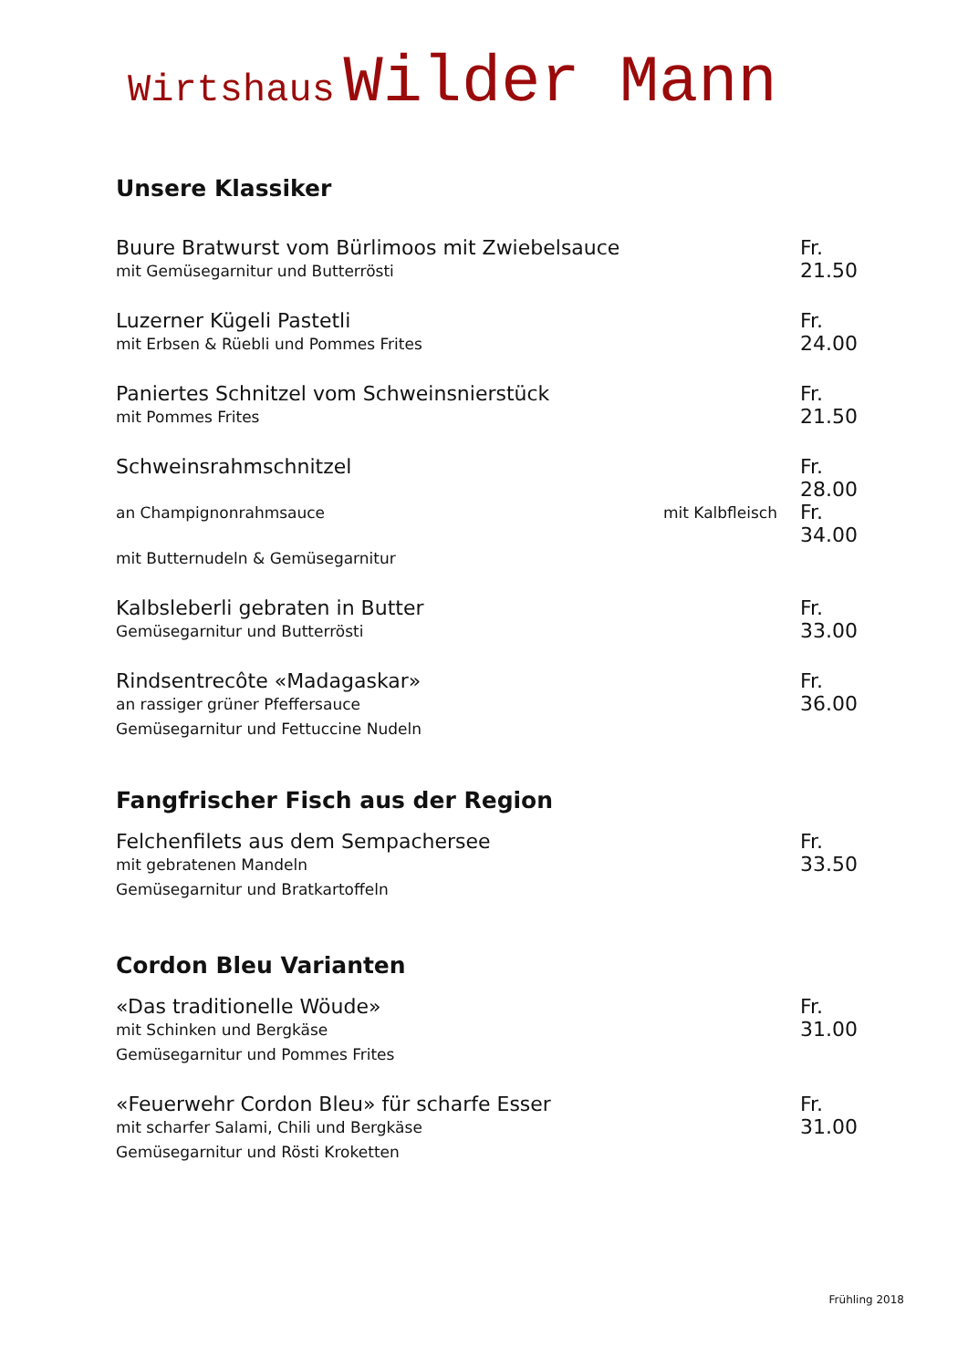Wirtshaus Wilder Mann
Unsere Klassiker
Buure Bratwurst vom Bürlimoos mit Zwiebelsauce
mit Gemüsegarnitur und Butterrösti
Fr. 21.50
Luzerner Kügeli Pastetli
mit Erbsen & Rüebli und Pommes Frites
Fr. 24.00
Paniertes Schnitzel vom Schweinsnierstück
mit Pommes Frites
Fr. 21.50
Schweinsrahmschnitzel Fr. 28.00
an Champignonrahmsauce mit Kalbfleisch
Fr. 34.00
mit Butternudeln & Gemüsegarnitur
Kalbsleberli gebraten in Butter
Gemüsegarnitur und Butterrösti
Fr. 33.00
Rindsentrecôte «Madagaskar»
an rassiger grüner Pfeffersauce
Gemüsegarnitur und Fettuccine Nudeln
Fr. 36.00
Fangfrischer Fisch aus der Region
Felchenfilets aus dem Sempachersee
mit gebratenen Mandeln
Gemüsegarnitur und Bratkartoffeln
Fr. 33.50
Cordon Bleu Varianten
«Das traditionelle Wöude»
mit Schinken und Bergkäse
Gemüsegarnitur und Pommes Frites
Fr. 31.00
«Feuerwehr Cordon Bleu» für scharfe Esser
mit scharfer Salami, Chili und Bergkäse
Gemüsegarnitur und Rösti Kroketten
Fr. 31.00
Frühling 2018